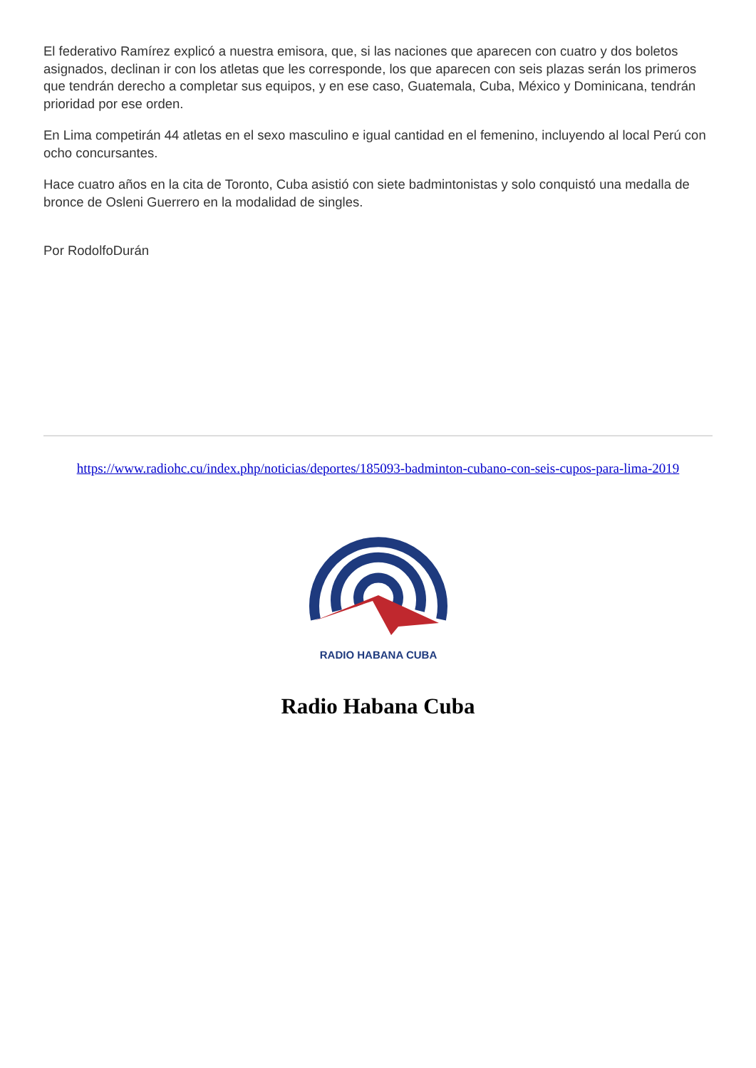El federativo Ramírez explicó a nuestra emisora, que, si las naciones que aparecen con cuatro y dos boletos asignados, declinan ir con los atletas que les corresponde, los que aparecen con seis plazas serán los primeros que tendrán derecho a completar sus equipos, y en ese caso, Guatemala, Cuba, México y Dominicana, tendrán prioridad por ese orden.
En Lima competirán 44 atletas en el sexo masculino e igual cantidad en el femenino, incluyendo al local Perú con ocho concursantes.
Hace cuatro años en la cita de Toronto, Cuba asistió con siete badmintonistas y solo conquistó una medalla de bronce de Osleni Guerrero en la modalidad de singles.
Por RodolfoDurán
https://www.radiohc.cu/index.php/noticias/deportes/185093-badminton-cubano-con-seis-cupos-para-lima-2019
RADIO HABANA CUBA
Radio Habana Cuba